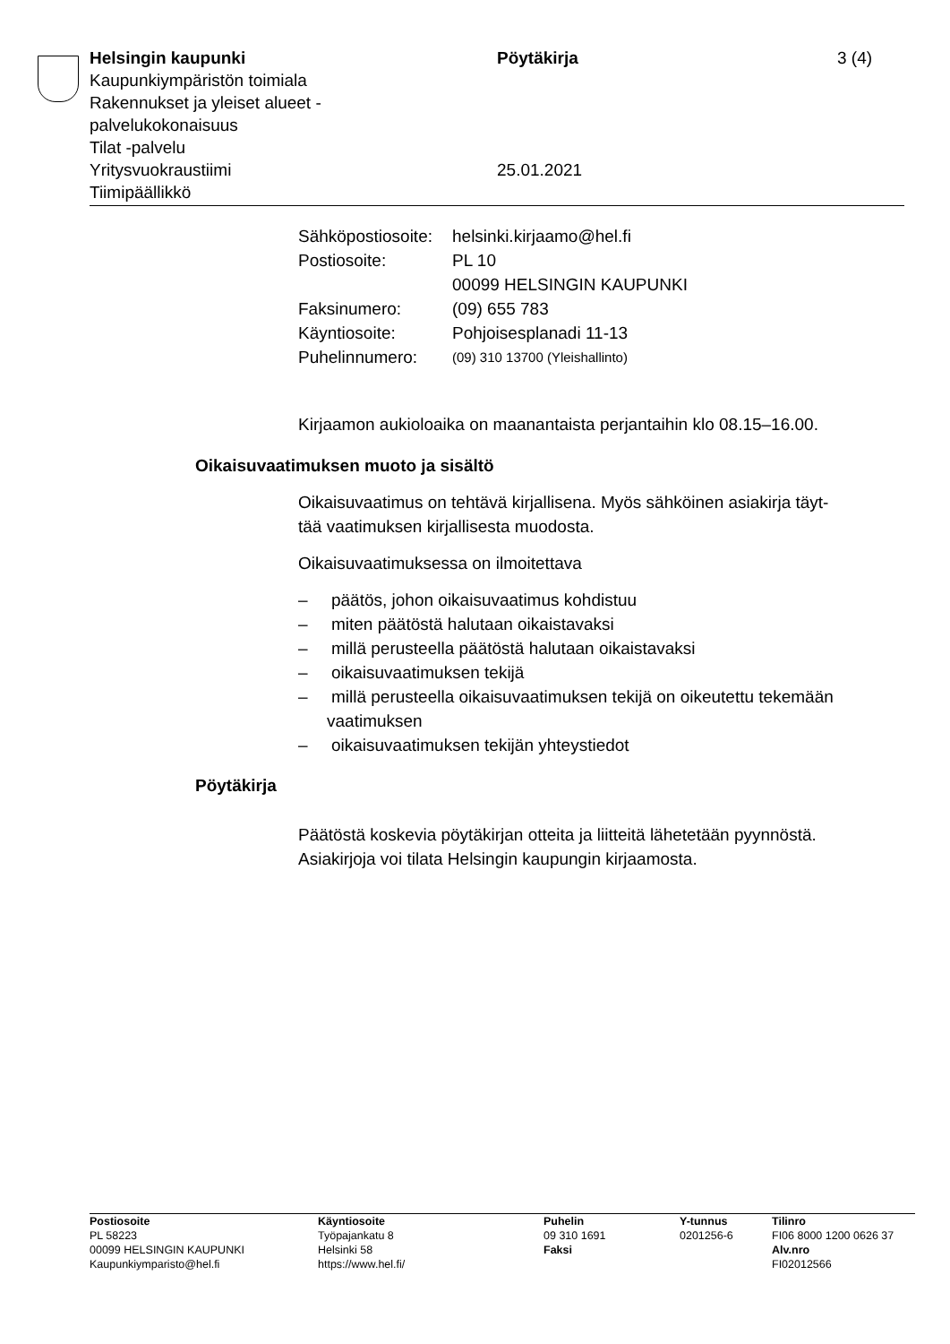Helsingin kaupunki
Kaupunkiympäristön toimiala
Rakennukset ja yleiset alueet -
palvelukokonaisuus
Tilat -palvelu
Yritysvuokraustiimi
Tiimipäällikkö
Pöytäkirja
25.01.2021
3 (4)
| Sähköpostiosoite: | helsinki.kirjaamo@hel.fi |
| Postiosoite: | PL 10 00099 HELSINGIN KAUPUNKI |
| Faksinumero: | (09) 655 783 |
| Käyntiosoite: | Pohjoisesplanadi 11-13 |
| Puhelinnumero: | (09) 310 13700 (Yleishallinto) |
Kirjaamon aukioloaika on maanantaista perjantaihin klo 08.15–16.00.
Oikaisuvaatimuksen muoto ja sisältö
Oikaisuvaatimus on tehtävä kirjallisena. Myös sähköinen asiakirja täyt-
tää vaatimuksen kirjallisesta muodosta.
Oikaisuvaatimuksessa on ilmoitettava
– päätös, johon oikaisuvaatimus kohdistuu
– miten päätöstä halutaan oikaistavaksi
– millä perusteella päätöstä halutaan oikaistavaksi
– oikaisuvaatimuksen tekijä
– millä perusteella oikaisuvaatimuksen tekijä on oikeutettu tekemään vaatimuksen
– oikaisuvaatimuksen tekijän yhteystiedot
Pöytäkirja
Päätöstä koskevia pöytäkirjan otteita ja liitteitä lähetetään pyynnöstä.
Asiakirjoja voi tilata Helsingin kaupungin kirjaamosta.
Postiosoite
PL 58223
00099 HELSINGIN KAUPUNKI
Kaupunkiymparisto@hel.fi
Käyntiosoite
Työpajankatu 8
Helsinki 58
https://www.hel.fi/
Puhelin
09 310 1691
Faksi
Y-tunnus
0201256-6
Tilinro
FI06 8000 1200 0626 37
Alv.nro
FI02012566